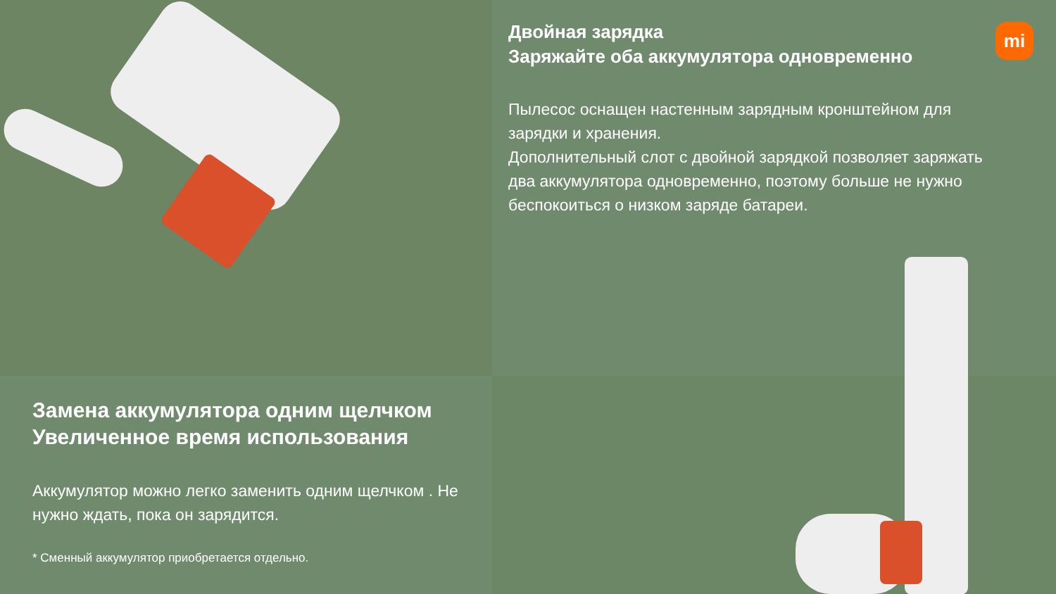Двойная зарядка
Заряжайте оба аккумулятора одновременно
Пылесос оснащен настенным зарядным кронштейном для зарядки и хранения.
Дополнительный слот с двойной зарядкой позволяет заряжать два аккумулятора одновременно, поэтому больше не нужно беспокоиться о низком заряде батареи.
mi
Замена аккумулятора одним щелчком
Увеличенное время использования
Аккумулятор можно легко заменить одним щелчком . Не нужно ждать, пока он зарядится.
* Сменный аккумулятор приобретается отдельно.